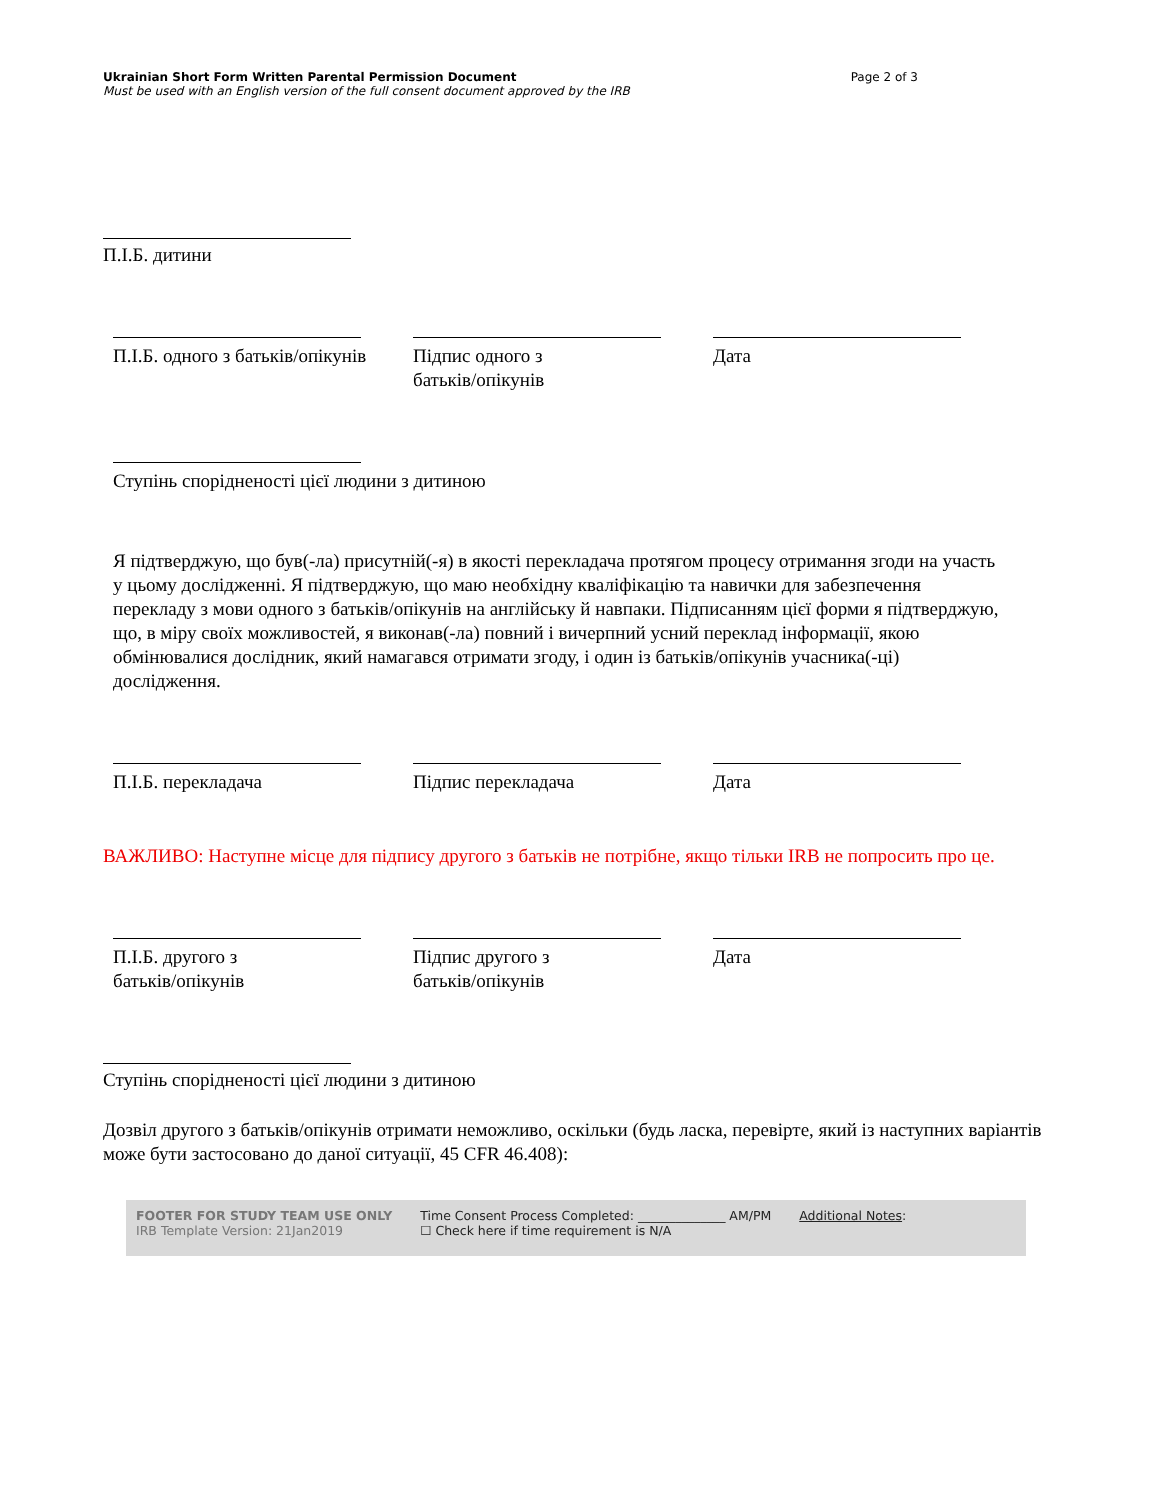Ukrainian Short Form Written Parental Permission Document
Must be used with an English version of the full consent document approved by the IRB
Page 2 of 3
П.І.Б. дитини
П.І.Б. одного з батьків/опікунів
Підпис одного з
батьків/опікунів
Дата
Ступінь спорідненості цієї людини з дитиною
Я підтверджую, що був(-ла) присутній(-я) в якості перекладача протягом процесу отримання згоди на участь у цьому дослідженні. Я підтверджую, що маю необхідну кваліфікацію та навички для забезпечення перекладу з мови одного з батьків/опікунів на англійську й навпаки. Підписанням цієї форми я підтверджую, що, в міру своїх можливостей, я виконав(-ла) повний і вичерпний усний переклад інформації, якою обмінювалися дослідник, який намагався отримати згоду, і один із батьків/опікунів учасника(-ці) дослідження.
П.І.Б. перекладача Підпис перекладача Дата
ВАЖЛИВО: Наступне місце для підпису другого з батьків не потрібне, якщо тільки IRB не попросить про це.
П.І.Б. другого з
батьків/опікунів
Підпис другого з
батьків/опікунів
Дата
Ступінь спорідненості цієї людини з дитиною
Дозвіл другого з батьків/опікунів отримати неможливо, оскільки (будь ласка, перевірте, який із наступних варіантів може бути застосовано до даної ситуації, 45 CFR 46.408):
FOOTER FOR STUDY TEAM USE ONLY
IRB Template Version: 21Jan2019
Time Consent Process Completed: ______________ AM/PM
☐ Check here if time requirement is N/A
Additional Notes: